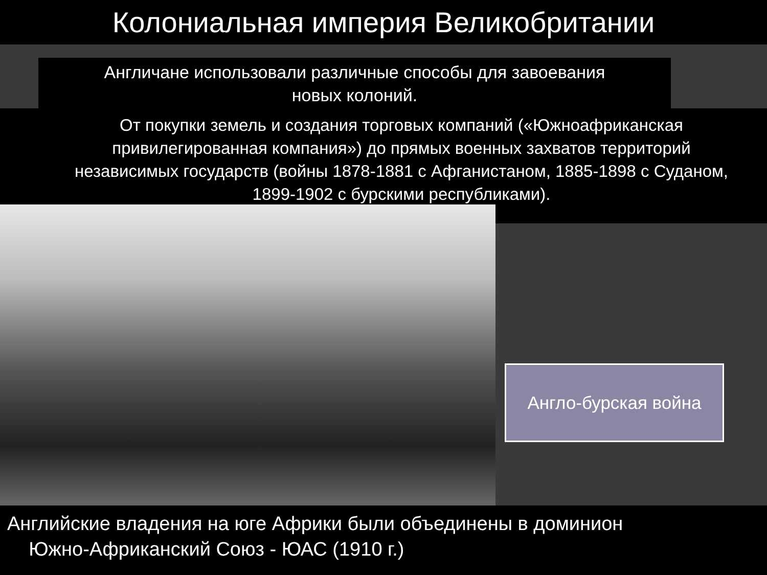Колониальная империя Великобритании
Англичане использовали различные способы для завоевания
новых колоний.
От покупки земель и создания торговых компаний («Южноафриканская привилегированная компания») до прямых военных захватов территорий независимых государств (войны 1878-1881 с Афганистаном, 1885-1898 с Суданом, 1899-1902 с бурскими республиками).
Англо-бурская война
Английские владения на юге Африки были объединены в доминион
Южно-Африканский Союз - ЮАС (1910 г.)